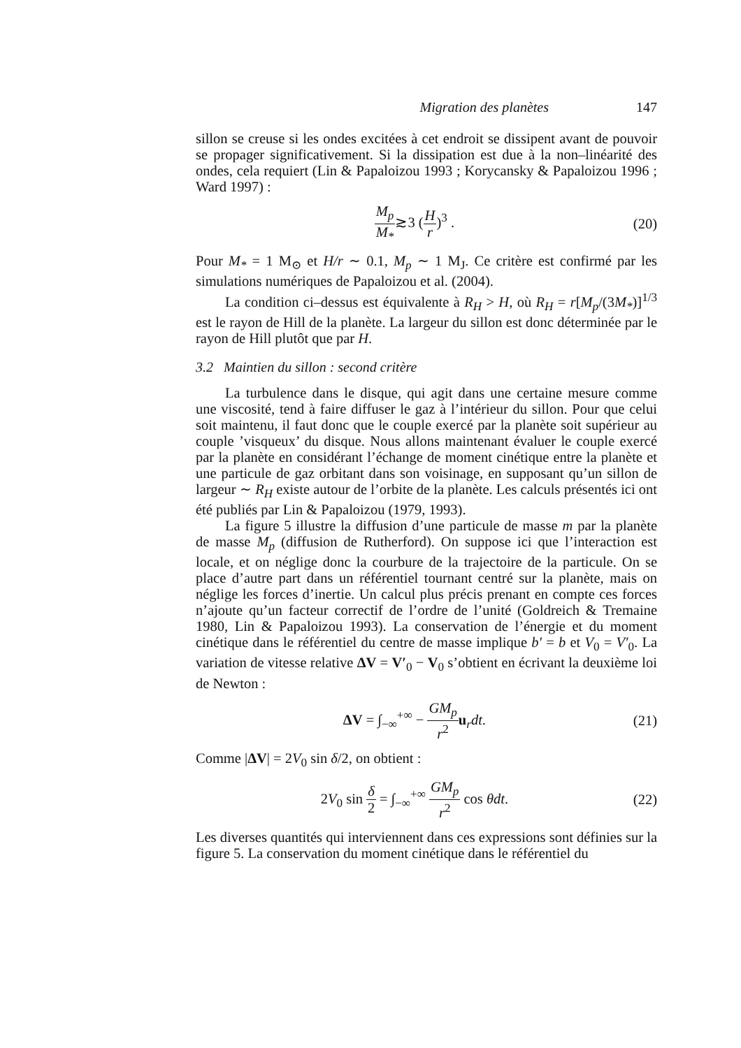Migration des planètes 147
sillon se creuse si les ondes excitées à cet endroit se dissipent avant de pouvoir se propager significativement. Si la dissipation est due à la non–linéarité des ondes, cela requiert (Lin & Papaloizou 1993 ; Korycansky & Papaloizou 1996 ; Ward 1997) :
M<sub>p</sub> M<sub>*</sub>≳3 (H r)<sup>3</sup> . (20)
Pour M<sub>*</sub> = 1 M<sub>⊙</sub> et H/r ∼ 0.1, M<sub>p</sub> ∼ 1 M<sub>J</sub>. Ce critère est confirmé par les simulations numériques de Papaloizou et al. (2004).
La condition ci–dessus est équivalente à R<sub>H</sub> > H, où R<sub>H</sub> = r[M<sub>p</sub>/(3M<sub>*</sub>)]<sup>1/3</sup> est le rayon de Hill de la planète. La largeur du sillon est donc déterminée par le rayon de Hill plutôt que par H.
3.2 Maintien du sillon : second critère
La turbulence dans le disque, qui agit dans une certaine mesure comme une viscosité, tend à faire diffuser le gaz à l’intérieur du sillon. Pour que celui soit maintenu, il faut donc que le couple exercé par la planète soit supérieur au couple ’visqueux’ du disque. Nous allons maintenant évaluer le couple exercé par la planète en considérant l’échange de moment cinétique entre la planète et une particule de gaz orbitant dans son voisinage, en supposant qu’un sillon de largeur ∼ R<sub>H</sub> existe autour de l’orbite de la planète. Les calculs présentés ici ont été publiés par Lin & Papaloizou (1979, 1993).
La figure 5 illustre la diffusion d’une particule de masse m par la planète de masse M<sub>p</sub> (diffusion de Rutherford). On suppose ici que l’interaction est locale, et on néglige donc la courbure de la trajectoire de la particule. On se place d’autre part dans un référentiel tournant centré sur la planète, mais on néglige les forces d’inertie. Un calcul plus précis prenant en compte ces forces n’ajoute qu’un facteur correctif de l’ordre de l’unité (Goldreich & Tremaine 1980, Lin & Papaloizou 1993). La conservation de l’énergie et du moment cinétique dans le référentiel du centre de masse implique b′ = b et V<sub>0</sub> = V′<sub>0</sub>. La variation de vitesse relative ΔV = V′<sub>0</sub> − V<sub>0</sub> s’obtient en écrivant la deuxième loi de Newton :
ΔV = ∫<sub>−∞</sub><sup>+∞</sup> − GM<sub>p</sub> r<sup>2</sup> u<sub>r</sub>dt. (21)
Comme |ΔV| = 2V<sub>0</sub> sin δ/2, on obtient :
2V<sub>0</sub> sin δ 2 = ∫<sub>−∞</sub><sup>+∞</sup> GM<sub>p</sub> r<sup>2</sup> cos θdt.
(22)
Les diverses quantités qui interviennent dans ces expressions sont définies sur la figure 5. La conservation du moment cinétique dans le référentiel du